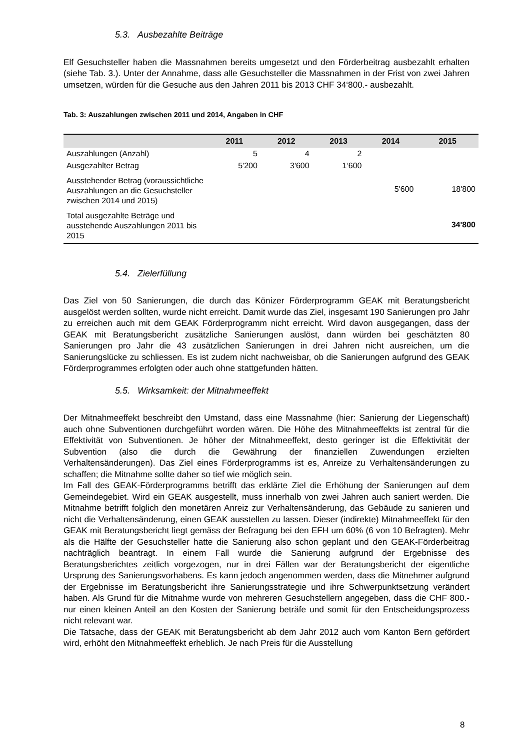5.3. Ausbezahlte Beiträge
Elf Gesuchsteller haben die Massnahmen bereits umgesetzt und den Förderbeitrag ausbezahlt erhalten (siehe Tab. 3.). Unter der Annahme, dass alle Gesuchsteller die Massnahmen in der Frist von zwei Jahren umsetzen, würden für die Gesuche aus den Jahren 2011 bis 2013 CHF 34‘800.- ausbezahlt.
Tab. 3: Auszahlungen zwischen 2011 und 2014, Angaben in CHF
| | 2011 | 2012 | 2013 | 2014 | 2015 |
| --- | --- | --- | --- | --- | --- |
| Auszahlungen (Anzahl) | 5 | 4 | 2 | | |
| Ausgezahlter Betrag | 5'200 | 3'600 | 1‘600 | | |
| Ausstehender Betrag (voraussichtliche Auszahlungen an die Gesuchsteller zwischen 2014 und 2015) | | | | 5'600 | 18'800 |
| Total ausgezahlte Beträge und ausstehende Auszahlungen 2011 bis 2015 | | | | | 34'800 |
5.4. Zielerfüllung
Das Ziel von 50 Sanierungen, die durch das Könizer Förderprogramm GEAK mit Beratungsbericht ausgelöst werden sollten, wurde nicht erreicht. Damit wurde das Ziel, insgesamt 190 Sanierungen pro Jahr zu erreichen auch mit dem GEAK Förderprogramm nicht erreicht. Wird davon ausgegangen, dass der GEAK mit Beratungsbericht zusätzliche Sanierungen auslöst, dann würden bei geschätzten 80 Sanierungen pro Jahr die 43 zusätzlichen Sanierungen in drei Jahren nicht ausreichen, um die Sanierungslücke zu schliessen. Es ist zudem nicht nachweisbar, ob die Sanierungen aufgrund des GEAK Förderprogrammes erfolgten oder auch ohne stattgefunden hätten.
5.5. Wirksamkeit: der Mitnahmeeffekt
Der Mitnahmeeffekt beschreibt den Umstand, dass eine Massnahme (hier: Sanierung der Liegenschaft) auch ohne Subventionen durchgeführt worden wären. Die Höhe des Mitnahmeeffekts ist zentral für die Effektivität von Subventionen. Je höher der Mitnahmeeffekt, desto geringer ist die Effektivität der Subvention (also die durch die Gewährung der finanziellen Zuwendungen erzielten Verhaltensänderungen). Das Ziel eines Förderprogramms ist es, Anreize zu Verhaltensänderungen zu schaffen; die Mitnahme sollte daher so tief wie möglich sein.
Im Fall des GEAK-Förderprogramms betrifft das erklärte Ziel die Erhöhung der Sanierungen auf dem Gemeindegebiet. Wird ein GEAK ausgestellt, muss innerhalb von zwei Jahren auch saniert werden. Die Mitnahme betrifft folglich den monetären Anreiz zur Verhaltensänderung, das Gebäude zu sanieren und nicht die Verhaltensänderung, einen GEAK ausstellen zu lassen. Dieser (indirekte) Mitnahmeeffekt für den GEAK mit Beratungsbericht liegt gemäss der Befragung bei den EFH um 60% (6 von 10 Befragten). Mehr als die Hälfte der Gesuchsteller hatte die Sanierung also schon geplant und den GEAK-Förderbeitrag nachträglich beantragt. In einem Fall wurde die Sanierung aufgrund der Ergebnisse des Beratungsberichtes zeitlich vorgezogen, nur in drei Fällen war der Beratungsbericht der eigentliche Ursprung des Sanierungsvorhabens. Es kann jedoch angenommen werden, dass die Mitnehmer aufgrund der Ergebnisse im Beratungsbericht ihre Sanierungsstrategie und ihre Schwerpunktsetzung verändert haben. Als Grund für die Mitnahme wurde von mehreren Gesuchstellern angegeben, dass die CHF 800.- nur einen kleinen Anteil an den Kosten der Sanierung beträfe und somit für den Entscheidungsprozess nicht relevant war.
Die Tatsache, dass der GEAK mit Beratungsbericht ab dem Jahr 2012 auch vom Kanton Bern gefördert wird, erhöht den Mitnahmeeffekt erheblich. Je nach Preis für die Ausstellung
8